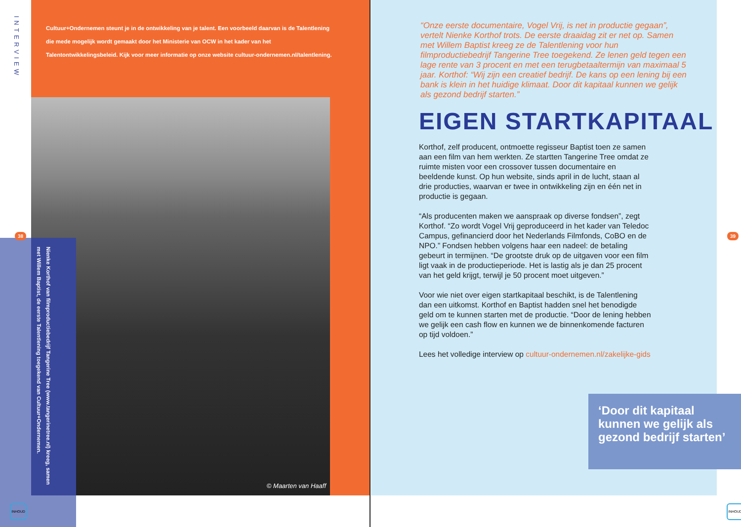INTERVIEW
Cultuur+Ondernemen steunt je in de ontwikkeling van je talent. Een voorbeeld daarvan is de Talentlening die mede mogelijk wordt gemaakt door het Ministerie van OCW in het kader van het Talentontwikkelingsbeleid. Kijk voor meer informatie op onze website cultuur-ondernemen.nl/talentlening.
© Maarten van Haaff
Nienke Korthof van filmproductiebedrijf Tangerine Tree (www.tangerinetree.nl) kreeg, samen met Willem Baptist, de eerste Talentlening toegekend van Cultuur+Ondernemen.
38
INHOUD
“Onze eerste documentaire, Vogel Vrij, is net in productie gegaan”, vertelt Nienke Korthof trots. De eerste draaidag zit er net op. Samen met Willem Baptist kreeg ze de Talentlening voor hun filmproductiebedrijf Tangerine Tree toegekend. Ze lenen geld tegen een lage rente van 3 procent en met een terugbetaaltermijn van maximaal 5 jaar. Korthof: “Wij zijn een creatief bedrijf. De kans op een lening bij een bank is klein in het huidige klimaat. Door dit kapitaal kunnen we gelijk als gezond bedrijf starten.”
EIGEN STARTKAPITAAL
Korthof, zelf producent, ontmoette regisseur Baptist toen ze samen aan een film van hem werkten. Ze startten Tangerine Tree omdat ze ruimte misten voor een crossover tussen documentaire en beeldende kunst. Op hun website, sinds april in de lucht, staan al drie producties, waarvan er twee in ontwikkeling zijn en één net in productie is gegaan.
“Als producenten maken we aanspraak op diverse fondsen”, zegt Korthof. “Zo wordt Vogel Vrij geproduceerd in het kader van Teledoc Campus, gefinancierd door het Nederlands Filmfonds, CoBO en de NPO.” Fondsen hebben volgens haar een nadeel: de betaling gebeurt in termijnen. “De grootste druk op de uitgaven voor een film ligt vaak in de productieperiode. Het is lastig als je dan 25 procent van het geld krijgt, terwijl je 50 procent moet uitgeven.”
Voor wie niet over eigen startkapitaal beschikt, is de Talentlening dan een uitkomst. Korthof en Baptist hadden snel het benodigde geld om te kunnen starten met de productie. “Door de lening hebben we gelijk een cash flow en kunnen we de binnenkomende facturen op tijd voldoen.”
Lees het volledige interview op cultuur-ondernemen.nl/zakelijke-gids
‘Door dit kapitaal kunnen we gelijk als gezond bedrijf starten’
39
INHOUD